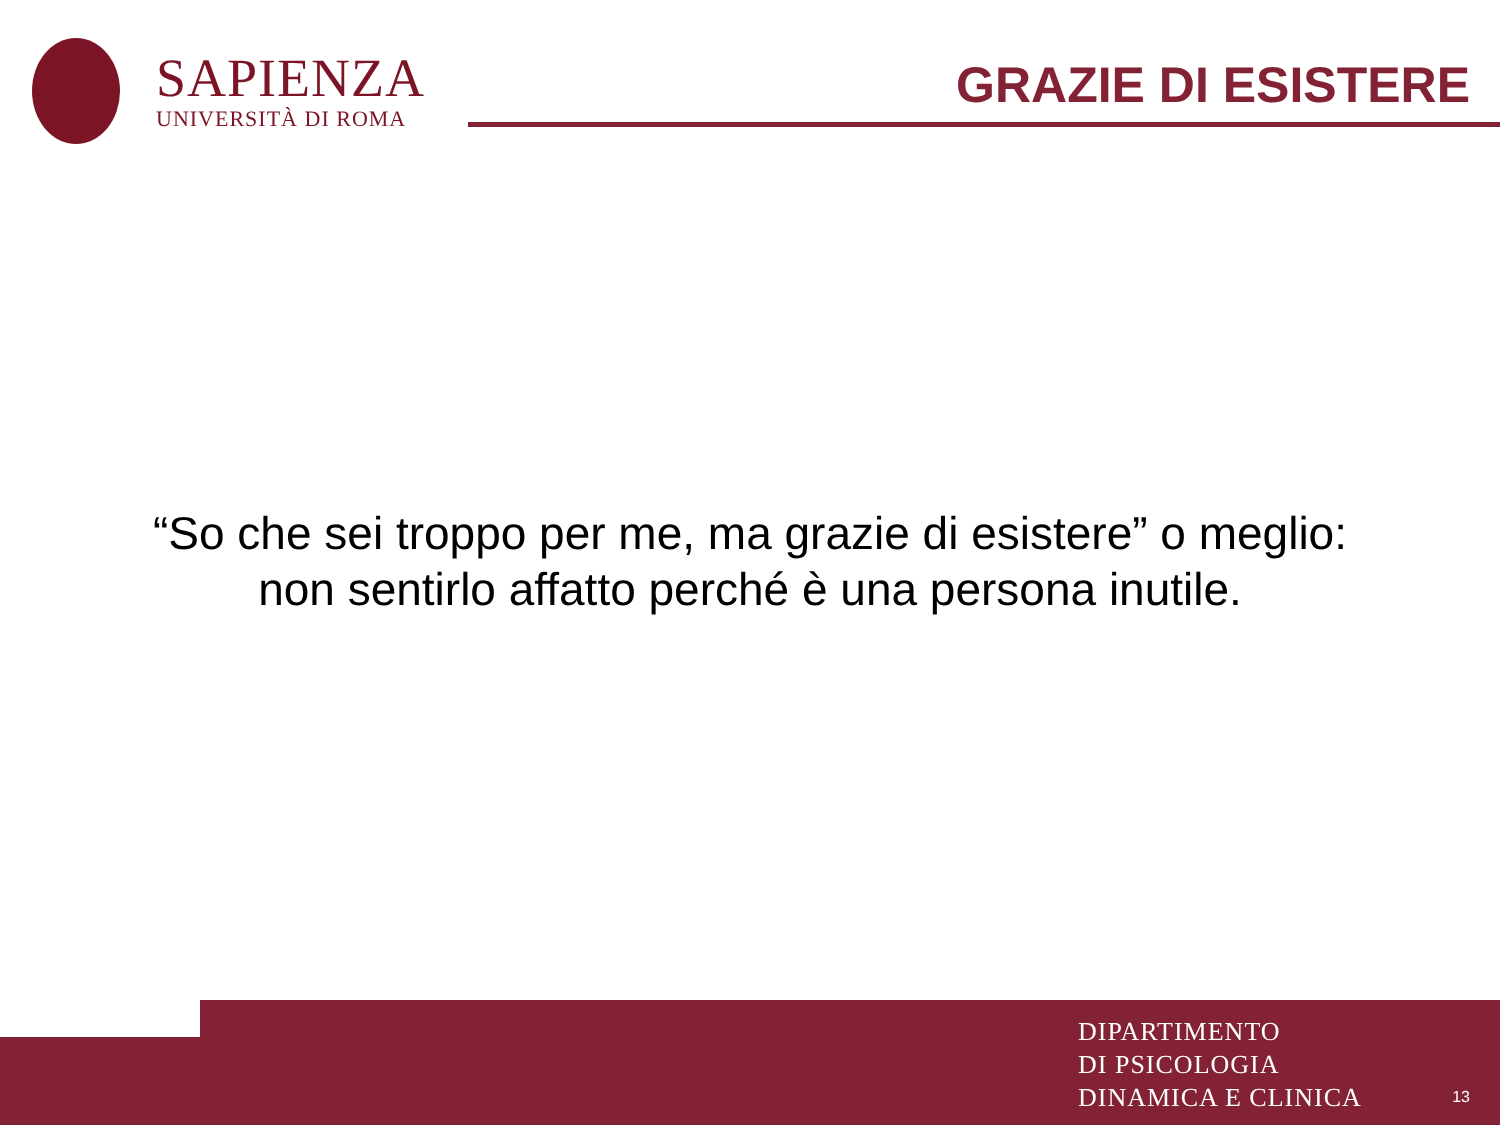SAPIENZA
UNIVERSITÀ DI ROMA
GRAZIE DI ESISTERE
“So che sei troppo per me, ma grazie di esistere” o meglio:
non sentirlo affatto perché è una persona inutile.
DIPARTIMENTO
DI PSICOLOGIA
DINAMICA E CLINICA
13